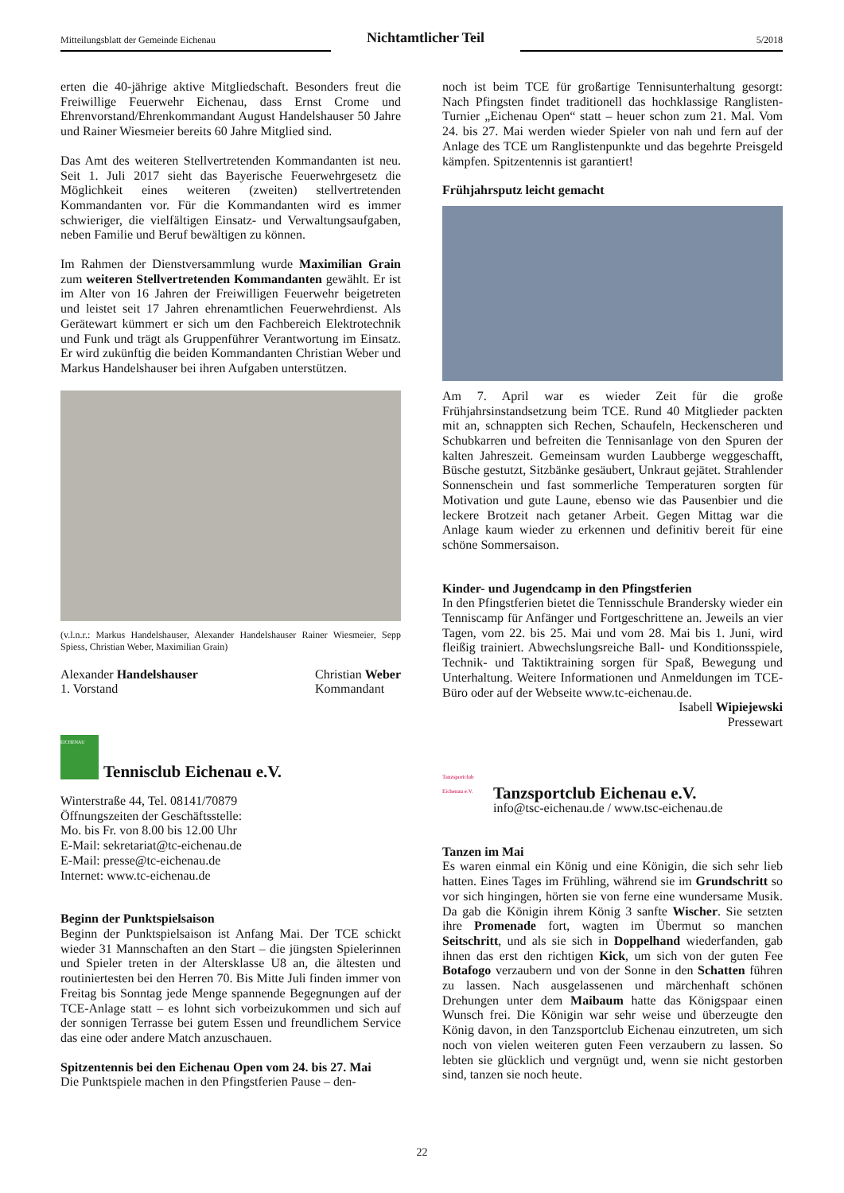Mitteilungsblatt der Gemeinde Eichenau
Nichtamtlicher Teil
5/2018
erten die 40-jährige aktive Mitgliedschaft. Besonders freut die Freiwillige Feuerwehr Eichenau, dass Ernst Crome und Ehrenvorstand/Ehrenkommandant August Handelshauser 50 Jahre und Rainer Wiesmeier bereits 60 Jahre Mitglied sind.
Das Amt des weiteren Stellvertretenden Kommandanten ist neu. Seit 1. Juli 2017 sieht das Bayerische Feuerwehrgesetz die Möglichkeit eines weiteren (zweiten) stellvertretenden Kommandanten vor. Für die Kommandanten wird es immer schwieriger, die vielfältigen Einsatz- und Verwaltungsaufgaben, neben Familie und Beruf bewältigen zu können.
Im Rahmen der Dienstversammlung wurde Maximilian Grain zum weiteren Stellvertretenden Kommandanten gewählt. Er ist im Alter von 16 Jahren der Freiwilligen Feuerwehr beigetreten und leistet seit 17 Jahren ehrenamtlichen Feuerwehrdienst. Als Gerätewart kümmert er sich um den Fachbereich Elektrotechnik und Funk und trägt als Gruppenführer Verantwortung im Einsatz. Er wird zukünftig die beiden Kommandanten Christian Weber und Markus Handelshauser bei ihren Aufgaben unterstützen.
(v.l.n.r.: Markus Handelshauser, Alexander Handelshauser Rainer Wiesmeier, Sepp Spiess, Christian Weber, Maximilian Grain)
Alexander Handelshauser
1. Vorstand
Christian Weber
Kommandant
EICHENAU
Tennisclub Eichenau e.V.
Winterstraße 44, Tel. 08141/70879
Öffnungszeiten der Geschäftsstelle:
Mo. bis Fr. von 8.00 bis 12.00 Uhr
E-Mail: sekretariat@tc-eichenau.de
E-Mail: presse@tc-eichenau.de
Internet: www.tc-eichenau.de
Beginn der Punktspielsaison
Beginn der Punktspielsaison ist Anfang Mai. Der TCE schickt wieder 31 Mannschaften an den Start – die jüngsten Spielerinnen und Spieler treten in der Altersklasse U8 an, die ältesten und routiniertesten bei den Herren 70. Bis Mitte Juli finden immer von Freitag bis Sonntag jede Menge spannende Begegnungen auf der TCE-Anlage statt – es lohnt sich vorbeizukommen und sich auf der sonnigen Terrasse bei gutem Essen und freundlichem Service das eine oder andere Match anzuschauen.
Spitzentennis bei den Eichenau Open vom 24. bis 27. Mai
Die Punktspiele machen in den Pfingstferien Pause – den-
noch ist beim TCE für großartige Tennisunterhaltung gesorgt: Nach Pfingsten findet traditionell das hochklassige Ranglisten-Turnier „Eichenau Open“ statt – heuer schon zum 21. Mal. Vom 24. bis 27. Mai werden wieder Spieler von nah und fern auf der Anlage des TCE um Ranglistenpunkte und das begehrte Preisgeld kämpfen. Spitzentennis ist garantiert!
Frühjahrsputz leicht gemacht
Am 7. April war es wieder Zeit für die große Frühjahrsinstandsetzung beim TCE. Rund 40 Mitglieder packten mit an, schnappten sich Rechen, Schaufeln, Heckenscheren und Schubkarren und befreiten die Tennisanlage von den Spuren der kalten Jahreszeit. Gemeinsam wurden Laubberge weggeschafft, Büsche gestutzt, Sitzbänke gesäubert, Unkraut gejätet. Strahlender Sonnenschein und fast sommerliche Temperaturen sorgten für Motivation und gute Laune, ebenso wie das Pausenbier und die leckere Brotzeit nach getaner Arbeit. Gegen Mittag war die Anlage kaum wieder zu erkennen und definitiv bereit für eine schöne Sommersaison.
Kinder- und Jugendcamp in den Pfingstferien
In den Pfingstferien bietet die Tennisschule Brandersky wieder ein Tenniscamp für Anfänger und Fortgeschrittene an. Jeweils an vier Tagen, vom 22. bis 25. Mai und vom 28. Mai bis 1. Juni, wird fleißig trainiert. Abwechslungsreiche Ball- und Konditionsspiele, Technik- und Taktiktraining sorgen für Spaß, Bewegung und Unterhaltung. Weitere Informationen und Anmeldungen im TCE-Büro oder auf der Webseite www.tc-eichenau.de.
Isabell Wipiejewski
Pressewart
Tanzsportclub Eichenau e.V.
Tanzsportclub Eichenau e.V.
info@tsc-eichenau.de / www.tsc-eichenau.de
Tanzen im Mai
Es waren einmal ein König und eine Königin, die sich sehr lieb hatten. Eines Tages im Frühling, während sie im Grundschritt so vor sich hingingen, hörten sie von ferne eine wundersame Musik. Da gab die Königin ihrem König 3 sanfte Wischer. Sie setzten ihre Promenade fort, wagten im Übermut so manchen Seitschritt, und als sie sich in Doppelhand wiederfanden, gab ihnen das erst den richtigen Kick, um sich von der guten Fee Botafogo verzaubern und von der Sonne in den Schatten führen zu lassen. Nach ausgelassenen und märchenhaft schönen Drehungen unter dem Maibaum hatte das Königspaar einen Wunsch frei. Die Königin war sehr weise und überzeugte den König davon, in den Tanzsportclub Eichenau einzutreten, um sich noch von vielen weiteren guten Feen verzaubern zu lassen. So lebten sie glücklich und vergnügt und, wenn sie nicht gestorben sind, tanzen sie noch heute.
22